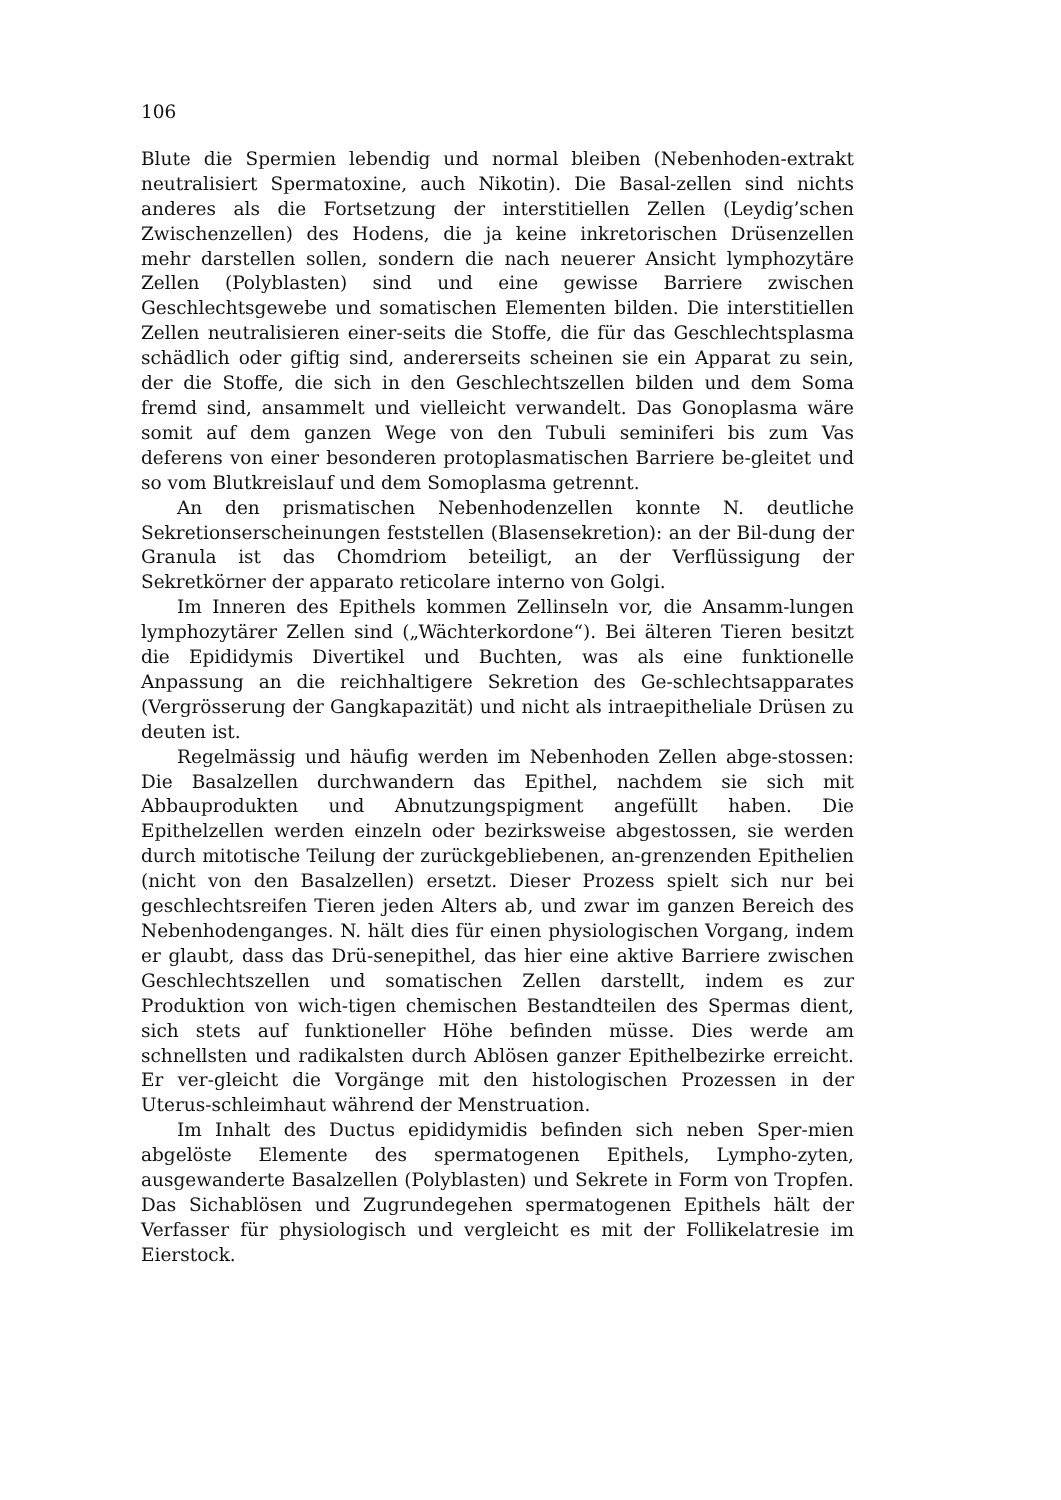106
Blute die Spermien lebendig und normal bleiben (Nebenhoden-extrakt neutralisiert Spermatoxine, auch Nikotin). Die Basal-zellen sind nichts anderes als die Fortsetzung der interstitiellen Zellen (Leydig’schen Zwischenzellen) des Hodens, die ja keine inkretorischen Drüsenzellen mehr darstellen sollen, sondern die nach neuerer Ansicht lymphozytäre Zellen (Polyblasten) sind und eine gewisse Barriere zwischen Geschlechtsgewebe und somatischen Elementen bilden. Die interstitiellen Zellen neutralisieren einer-seits die Stoffe, die für das Geschlechtsplasma schädlich oder giftig sind, andererseits scheinen sie ein Apparat zu sein, der die Stoffe, die sich in den Geschlechtszellen bilden und dem Soma fremd sind, ansammelt und vielleicht verwandelt. Das Gonoplasma wäre somit auf dem ganzen Wege von den Tubuli seminiferi bis zum Vas deferens von einer besonderen protoplasmatischen Barriere be-gleitet und so vom Blutkreislauf und dem Somoplasma getrennt.
An den prismatischen Nebenhodenzellen konnte N. deutliche Sekretionserscheinungen feststellen (Blasensekretion): an der Bil-dung der Granula ist das Chomdriom beteiligt, an der Verflüssigung der Sekretkörner der apparato reticolare interno von Golgi.
Im Inneren des Epithels kommen Zellinseln vor, die Ansamm-lungen lymphozytärer Zellen sind („Wächterkordone“). Bei älteren Tieren besitzt die Epididymis Divertikel und Buchten, was als eine funktionelle Anpassung an die reichhaltigere Sekretion des Ge-schlechtsapparates (Vergrösserung der Gangkapazität) und nicht als intraepitheliale Drüsen zu deuten ist.
Regelmässig und häufig werden im Nebenhoden Zellen abge-stossen: Die Basalzellen durchwandern das Epithel, nachdem sie sich mit Abbauprodukten und Abnutzungspigment angefüllt haben. Die Epithelzellen werden einzeln oder bezirksweise abgestossen, sie werden durch mitotische Teilung der zurückgebliebenen, an-grenzenden Epithelien (nicht von den Basalzellen) ersetzt. Dieser Prozess spielt sich nur bei geschlechtsreifen Tieren jeden Alters ab, und zwar im ganzen Bereich des Nebenhodenganges. N. hält dies für einen physiologischen Vorgang, indem er glaubt, dass das Drü-senepithel, das hier eine aktive Barriere zwischen Geschlechtszellen und somatischen Zellen darstellt, indem es zur Produktion von wich-tigen chemischen Bestandteilen des Spermas dient, sich stets auf funktioneller Höhe befinden müsse. Dies werde am schnellsten und radikalsten durch Ablösen ganzer Epithelbezirke erreicht. Er ver-gleicht die Vorgänge mit den histologischen Prozessen in der Uterus-schleimhaut während der Menstruation.
Im Inhalt des Ductus epididymidis befinden sich neben Sper-mien abgelöste Elemente des spermatogenen Epithels, Lympho-zyten, ausgewanderte Basalzellen (Polyblasten) und Sekrete in Form von Tropfen. Das Sichablösen und Zugrundegehen spermatogenen Epithels hält der Verfasser für physiologisch und vergleicht es mit der Follikelatresie im Eierstock.